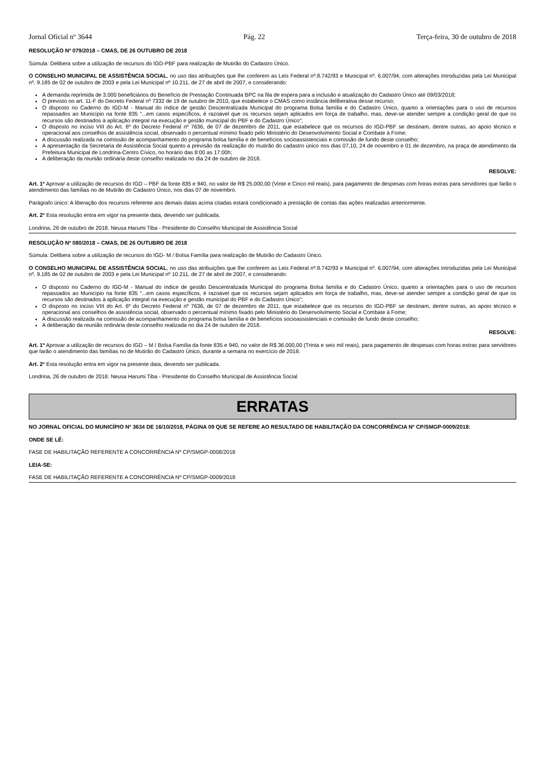Jornal Oficial nº 3644 Pág. 22 Terça-feira, 30 de outubro de 2018
RESOLUÇÃO Nº 079/2018 – CMAS, DE 26 OUTUBRO DE 2018
Súmula: Delibera sobre a utilização de recursos do IGD-PBF para realização de Mutirão do Cadastro Único.
O CONSELHO MUNICIPAL DE ASSISTÊNCIA SOCIAL, no uso das atribuições que lhe conferem as Leis Federal nº.8.742/93 e Municipal nº. 6.007/94, com alterações introduzidas pela Lei Municipal nº. 9.185 de 02 de outubro de 2003 e pela Lei Municipal nº 10.211, de 27 de abril de 2007, e considerando:
A demanda reprimida de 3.000 beneficiários do Benefício de Prestação Continuada BPC na fila de espera para a inclusão e atualização do Cadastro Único até 09/03/2018;
O previsto no art. 11-F do Decreto Federal nº 7332 de 19 de outubro de 2010, que estabelece o CMAS como instância deliberativa desse recurso;
O disposto no Caderno do IGD-M - Manual do índice de gestão Descentralizada Municipal do programa Bolsa família e do Cadastro Único, quanto a orientações para o uso de recursos repassados ao Município na fonte 835 “...em casos específicos, é razoável que os recursos sejam aplicados em força de trabalho, mas, deve-se atender sempre a condição geral de que os recursos são destinados à aplicação integral na execução e gestão municipal do PBF e do Cadastro Único”;
O disposto no inciso VIII do Art. 6º do Decreto Federal nº 7636, de 07 de dezembro de 2011, que estabelece que os recursos do IGD-PBF se destinam, dentre outras, ao apoio técnico e operacional aos conselhos de assistência social, observado o percentual mínimo fixado pelo Ministério do Desenvolvimento Social e Combate à Fome;
A discussão realizada na comissão de acompanhamento do programa bolsa família e de benefícios socioassistenciais e comissão de fundo deste conselho;
A apresentação da Secretaria de Assistência Social quanto a previsão da realização do mutirão do cadastro único nos dias 07,10, 24 de novembro e 01 de dezembro, na praça de atendimento da Prefeitura Municipal de Londrina-Centro Cívico, no horário das 8:00 as 17:00h;
A deliberação da reunião ordinária deste conselho realizada no dia 24 de outubro de 2018.
RESOLVE:
Art. 1º Aprovar a utilização de recursos do IGD – PBF da fonte 835 e 940, no valor de R$ 25.000,00 (Vinte e Cinco mil reais), para pagamento de despesas com horas extras para servidores que farão o atendimento das famílias no de Mutirão do Cadastro Único, nos dias 07 de novembro.
Parágrafo único: A liberação dos recursos referente aos demais datas acima citadas estará condicionado a prestação de contas das ações realizadas anteriormente.
Art. 2º Esta resolução entra em vigor na presente data, devendo ser publicada.
Londrina, 26 de outubro de 2018. Neusa Harumi Tiba - Presidente do Conselho Municipal de Assistência Social
RESOLUÇÃO Nº 080/2018 – CMAS, DE 26 OUTUBRO DE 2018
Súmula: Delibera sobre a utilização de recursos do IGD- M / Bolsa Família para realização de Mutirão do Cadastro Único.
O CONSELHO MUNICIPAL DE ASSISTÊNCIA SOCIAL, no uso das atribuições que lhe conferem as Leis Federal nº.8.742/93 e Municipal nº. 6.007/94, com alterações introduzidas pela Lei Municipal nº. 9.185 de 02 de outubro de 2003 e pela Lei Municipal nº 10.211, de 27 de abril de 2007, e considerando:
O disposto no Caderno do IGD-M - Manual do índice de gestão Descentralizada Municipal do programa Bolsa família e do Cadastro Único, quanto a orientações para o uso de recursos repassados ao Município na fonte 835 “...em casos específicos, é razoável que os recursos sejam aplicados em força de trabalho, mas, deve-se atender sempre a condição geral de que os recursos são destinados à aplicação integral na execução e gestão municipal do PBF e do Cadastro Único”;
O disposto no inciso VIII do Art. 6º do Decreto Federal nº 7636, de 07 de dezembro de 2011, que estabelece que os recursos do IGD-PBF se destinam, dentre outras, ao apoio técnico e operacional aos conselhos de assistência social, observado o percentual mínimo fixado pelo Ministério do Desenvolvimento Social e Combate à Fome;
A discussão realizada na comissão de acompanhamento do programa bolsa família e de benefícios socioassistenciais e comissão de fundo deste conselho;
A deliberação da reunião ordinária deste conselho realizada no dia 24 de outubro de 2018.
RESOLVE:
Art. 1º Aprovar a utilização de recursos do IGD – M / Bolsa Família da fonte 835 e 940, no valor de R$ 36.000,00 (Trinta e seis mil reais), para pagamento de despesas com horas extras para servidores que farão o atendimento das famílias no de Mutirão do Cadastro Único, durante a semana no exercício de 2018.
Art. 2º Esta resolução entra em vigor na presente data, devendo ser publicada.
Londrina, 26 de outubro de 2018. Neusa Harumi Tiba - Presidente do Conselho Municipal de Assistência Social
ERRATAS
NO JORNAL OFICIAL DO MUNICÍPIO Nº 3634 DE 16/10/2018, PÁGINA 09 QUE SE REFERE AO RESULTADO DE HABILITAÇÃO DA CONCORRÊNCIA Nº CP/SMGP-0009/2018:
ONDE SE LÊ:
FASE DE HABILITAÇÃO REFERENTE A CONCORRÊNCIA Nº CP/SMGP-0008/2018
LEIA-SE:
FASE DE HABILITAÇÃO REFERENTE A CONCORRÊNCIA Nº CP/SMGP-0009/2018